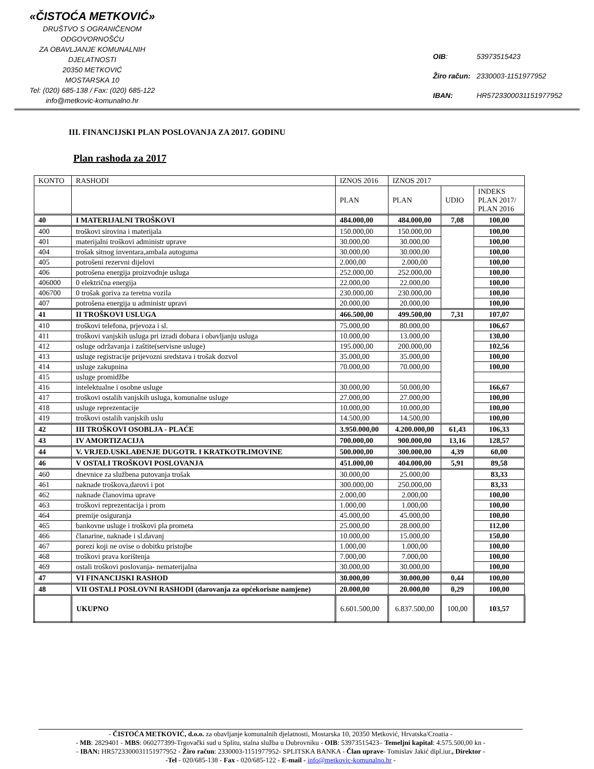«ČISTOĆA METKOVIĆ»
DRUŠTVO S OGRANIČENOM ODGOVORNOŠĆU
ZA OBAVLJANJE KOMUNALNIH DJELATNOSTI
20350 METKOVIĆ
MOSTARSKA 10
Tel: (020) 685-138 / Fax: (020) 685-122
info@metkovic-komunalno.hr
| OIB : | 53973515423 |
| Žiro račun: | 2330003-1151977952 |
| IBAN: | HR5723300031151977952 |
III. FINANCIJSKI PLAN POSLOVANJA ZA 2017. GODINU
Plan rashoda za 2017
| KONTO | RASHODI | IZNOS 2016 | IZNOS 2017 | | |
| | | PLAN | PLAN | UDIO | INDEKS PLAN 2017/ PLAN 2016 |
| 40 | I MATERIJALNI TROŠKOVI | 484.000,00 | 484.000,00 | 7,08 | 100,00 |
| 400 | troškovi sirovina i materijala | 150.000,00 | 150.000,00 | | 100,00 |
| 401 | materijalni troškovi administr uprave | 30.000,00 | 30.000,00 | | 100,00 |
| 404 | trošak sitnog inventara,ambala autoguma | 30.000,00 | 30.000,00 | | 100,00 |
| 405 | potrošeni rezervni dijelovi | 2.000,00 | 2.000,00 | | 100,00 |
| 406 | potrošena energija proizvodnje usluga | 252.000,00 | 252.000,00 | | 100,00 |
| 406000 | 0 električna energija | 22.000,00 | 22.000,00 | | 100,00 |
| 406700 | 0 trošak goriva za teretna vozila | 230.000,00 | 230.000,00 | | 100,00 |
| 407 | potrošena energija u administr upravi | 20.000,00 | 20.000,00 | | 100,00 |
| 41 | II TROŠKOVI USLUGA | 466.500,00 | 499.500,00 | 7,31 | 107,07 |
| 410 | troškovi telefona, prjevoza i sl. | 75.000,00 | 80.000,00 | | 106,67 |
| 411 | troškovi vanjskih usluga pri izradi dobara i obavljanju usluga | 10.000,00 | 13.000,00 | | 130,00 |
| 412 | osluge održavanja i zaštite(servisne usluge) | 195.000,00 | 200.000,00 | | 102,56 |
| 413 | usluge registracije prijevozni sredstava i trošak dozvol | 35.000,00 | 35.000,00 | | 100,00 |
| 414 | usluge zakupnina | 70.000,00 | 70.000,00 | | 100,00 |
| 415 | usluge promidžbe | | | | |
| 416 | intelektualne i osobne usluge | 30.000,00 | 50.000,00 | | 166,67 |
| 417 | troškovi ostalih vanjskih usluga, komunalne usluge | 27.000,00 | 27.000,00 | | 100,00 |
| 418 | usluge reprezentacije | 10.000,00 | 10.000,00 | | 100,00 |
| 419 | troškovi ostalih vanjskih uslu | 14.500,00 | 14.500,00 | | 100,00 |
| 42 | III TROŠKOVI OSOBLJA - PLAĆE | 3.950.000,00 | 4.200.000,00 | 61,43 | 106,33 |
| 43 | IV AMORTIZACIJA | 700.000,00 | 900.000,00 | 13,16 | 128,57 |
| 44 | V. VRJED.USKLAĐENJE DUGOTR. I KRATKOTR.IMOVINE | 500.000,00 | 300.000,00 | 4,39 | 60,00 |
| 46 | V OSTALI TROŠKOVI POSLOVANJA | 451.000,00 | 404.000,00 | 5,91 | 89,58 |
| 460 | dnevnice za službena putovanja trošak | 30.000,00 | 25.000,00 | | 83,33 |
| 461 | naknade troškova,darovi i pot | 300.000,00 | 250.000,00 | | 83,33 |
| 462 | naknade članovima uprave | 2.000,00 | 2.000,00 | | 100,00 |
| 463 | troškovi reprezentacija i prom | 1.000,00 | 1.000,00 | | 100,00 |
| 464 | premije osiguranja | 45.000,00 | 45.000,00 | | 100,00 |
| 465 | bankovne usluge i troškovi pla prometa | 25.000,00 | 28.000,00 | | 112,00 |
| 466 | članarine, naknade i sl.davanj | 10.000,00 | 15.000,00 | | 150,00 |
| 467 | porezi koji ne ovise o dobitku pristojbe | 1.000,00 | 1.000,00 | | 100,00 |
| 468 | troškovi prava korištenja | 7.000,00 | 7.000,00 | | 100,00 |
| 469 | ostali troškovi poslovanja- nematerijalna | 30.000,00 | 30.000,00 | | 100,00 |
| 47 | VI FINANCIJSKI RASHOD | 30.000,00 | 30.000,00 | 0,44 | 100,00 |
| 48 | VII OSTALI POSLOVNI RASHODI (darovanja za općekorisne namjene) | 20.000,00 | 20.000,00 | 0,29 | 100,00 |
| | UKUPNO | 6.601.500,00 | 6.837.500,00 | 100,00 | 103,57 |
- ČISTOĆA METKOVIĆ, d.o.o. za obavljanje komunalnih djelatnosti, Mostarska 10, 20350 Metković, Hrvatska/Croatia -
- MB: 2829401 - MBS: 060277399-Trgovački sud u Splitu, stalna služba u Dubrovniku - OIB: 53973515423– Temeljni kapital: 4.575.500,00 kn -
- IBAN: HR5723300031151977952 - Žiro račun: 2330003-1151977952- SPLITSKA BANKA - Član uprave- Tomislav Jakić dipl.iur., Direktor -
-Tel - 020/685-138 - Fax - 020/685-122 - E-mail - info@metkovic-komunalno.hr -